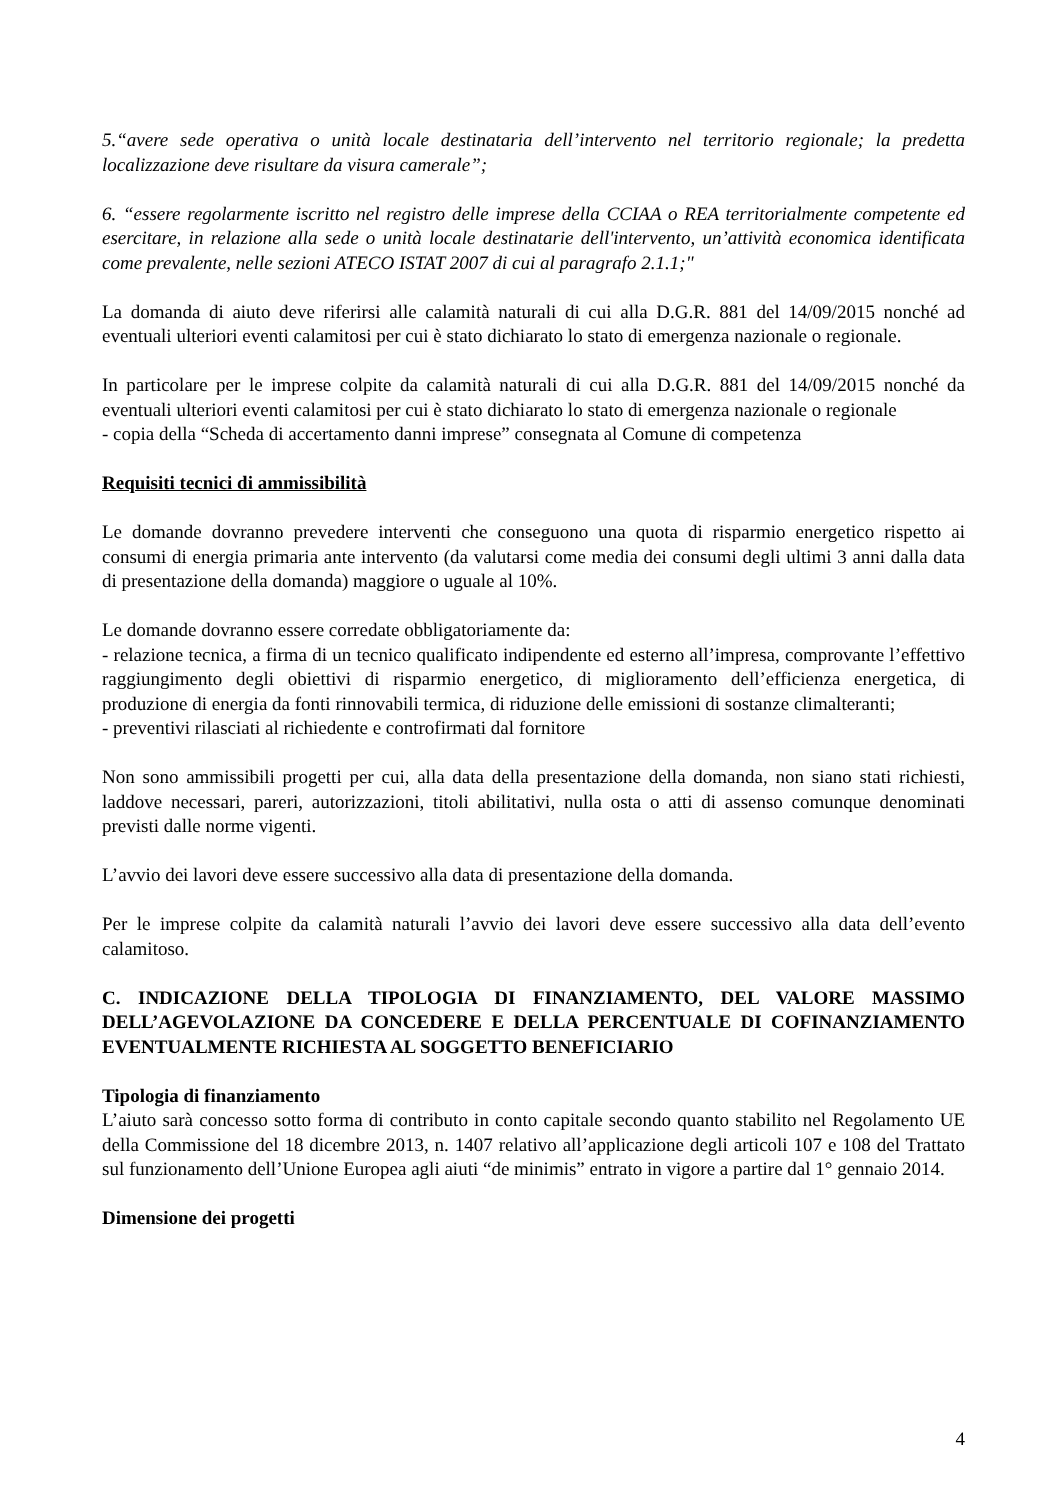5.“avere sede operativa o unità locale destinataria dell’intervento nel territorio regionale; la predetta localizzazione deve risultare da visura camerale”;
6. “essere regolarmente iscritto nel registro delle imprese della CCIAA o REA territorialmente competente ed esercitare, in relazione alla sede o unità locale destinatarie dell'intervento, un’attività economica identificata come prevalente, nelle sezioni ATECO ISTAT 2007 di cui al paragrafo 2.1.1;"
La domanda di aiuto deve riferirsi alle calamità naturali di cui alla D.G.R. 881 del 14/09/2015 nonché ad eventuali ulteriori eventi calamitosi per cui è stato dichiarato lo stato di emergenza nazionale o regionale.
In particolare per le imprese colpite da calamità naturali di cui alla D.G.R. 881 del 14/09/2015 nonché da eventuali ulteriori eventi calamitosi per cui è stato dichiarato lo stato di emergenza nazionale o regionale
- copia della “Scheda di accertamento danni imprese” consegnata al Comune di competenza
Requisiti tecnici di ammissibilità
Le domande dovranno prevedere interventi che conseguono una quota di risparmio energetico rispetto ai consumi di energia primaria ante intervento (da valutarsi come media dei consumi degli ultimi 3 anni dalla data di presentazione della domanda) maggiore o uguale al 10%.
Le domande dovranno essere corredate obbligatoriamente da:
- relazione tecnica, a firma di un tecnico qualificato indipendente ed esterno all’impresa, comprovante l’effettivo raggiungimento degli obiettivi di risparmio energetico, di miglioramento dell’efficienza energetica, di produzione di energia da fonti rinnovabili termica, di riduzione delle emissioni di sostanze climalteranti;
- preventivi rilasciati al richiedente e controfirmati dal fornitore
Non sono ammissibili progetti per cui, alla data della presentazione della domanda, non siano stati richiesti, laddove necessari, pareri, autorizzazioni, titoli abilitativi, nulla osta o atti di assenso comunque denominati previsti dalle norme vigenti.
L’avvio dei lavori deve essere successivo alla data di presentazione della domanda.
Per le imprese colpite da calamità naturali l’avvio dei lavori deve essere successivo alla data dell’evento calamitoso.
C. INDICAZIONE DELLA TIPOLOGIA DI FINANZIAMENTO, DEL VALORE MASSIMO DELL’AGEVOLAZIONE DA CONCEDERE E DELLA PERCENTUALE DI COFINANZIAMENTO EVENTUALMENTE RICHIESTA AL SOGGETTO BENEFICIARIO
Tipologia di finanziamento
L’aiuto sarà concesso sotto forma di contributo in conto capitale secondo quanto stabilito nel Regolamento UE della Commissione del 18 dicembre 2013, n. 1407 relativo all’applicazione degli articoli 107 e 108 del Trattato sul funzionamento dell’Unione Europea agli aiuti “de minimis” entrato in vigore a partire dal 1° gennaio 2014.
Dimensione dei progetti
4